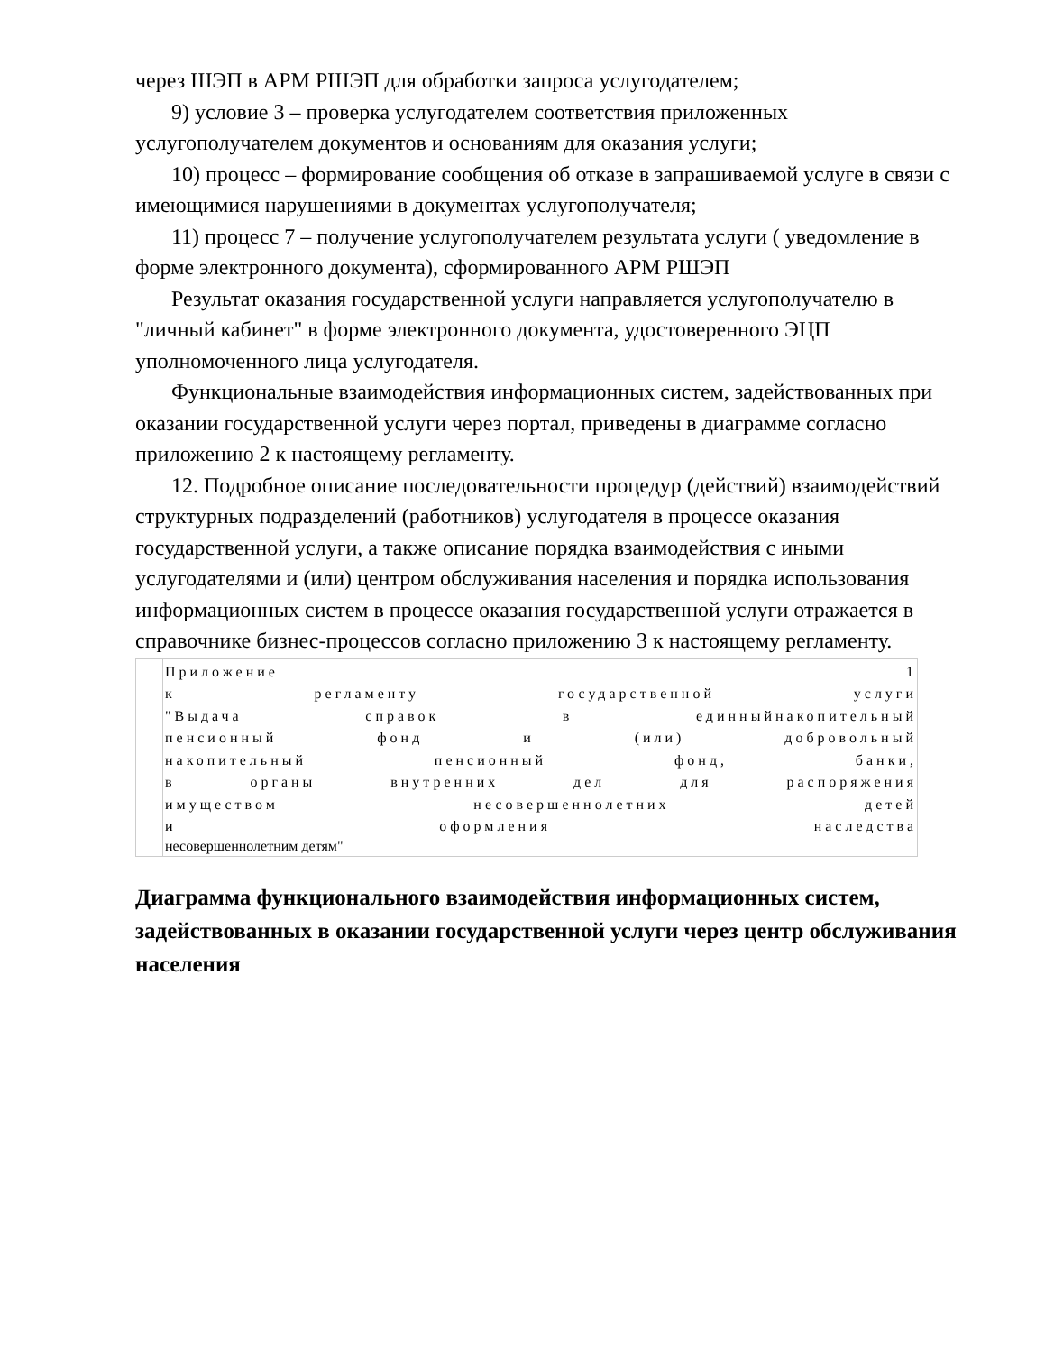через ШЭП в АРМ РШЭП для обработки запроса услугодателем;
9) условие 3 – проверка услугодателем соответствия приложенных услугополучателем документов и основаниям для оказания услуги;
10) процесс – формирование сообщения об отказе в запрашиваемой услуге в связи с имеющимися нарушениями в документах услугополучателя;
11) процесс 7 – получение услугополучателем результата услуги ( уведомление в форме электронного документа), сформированного АРМ РШЭП
Результат оказания государственной услуги направляется услугополучателю в "личный кабинет" в форме электронного документа, удостоверенного ЭЦП уполномоченного лица услугодателя.
Функциональные взаимодействия информационных систем, задействованных при оказании государственной услуги через портал, приведены в диаграмме согласно приложению 2 к настоящему регламенту.
12. Подробное описание последовательности процедур (действий) взаимодействий структурных подразделений (работников) услугодателя в процессе оказания государственной услуги, а также описание порядка взаимодействия с иными услугодателями и (или) центром обслуживания населения и порядка использования информационных систем в процессе оказания государственной услуги отражается в справочнике бизнес-процессов согласно приложению 3 к настоящему регламенту.
| | Приложение 1 к регламенту государственной услуги "Выдача справок в единныйнакопительный пенсионный фонд и (или) добровольный накопительный пенсионный фонд, банки, в органы внутренних дел для распоряжения имуществом несовершеннолетних детей и оформления наследства несовершеннолетним детям" |
Диаграмма функционального взаимодействия информационных систем, задействованных в оказании государственной услуги через центр обслуживания населения